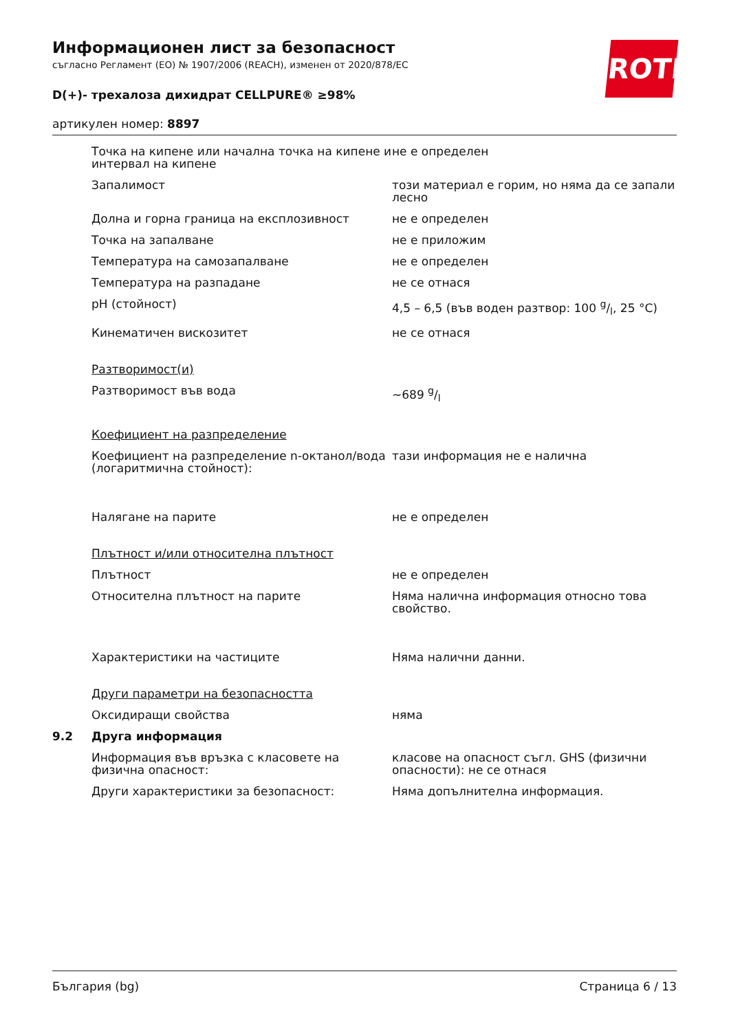ROTH
Информационен лист за безопасност
съгласно Регламент (ЕО) № 1907/2006 (REACH), изменен от 2020/878/ЕС
D(+)- трехалоза дихидрат CELLPURE® ≥98%
артикулен номер: 8897
| | Точка на кипене или начална точка на кипене и интервал на кипене | не е определен |
| | Запалимост | този материал е горим, но няма да се запали лесно |
| | Долна и горна граница на експлозивност | не е определен |
| | Точка на запалване | не е приложим |
| | Температура на самозапалване | не е определен |
| | Температура на разпадане | не се отнася |
| | pH (стойност) | 4,5 – 6,5 (във воден разтвор: 100 g/l, 25 °C) |
| | Кинематичен вискозитет | не се отнася |
| | Разтворимост(и) | |
| | Разтворимост във вода | ~689 g/l |
| | Коефициент на разпределение | |
| | Коефициент на разпределение n-октанол/вода (логаритмична стойност): | тази информация не е налична |
| | Налягане на парите | не е определен |
| | Плътност и/или относителна плътност | |
| | Плътност | не е определен |
| | Относителна плътност на парите | Няма налична информация относно това свойство. |
| | Характеристики на частиците | Няма налични данни. |
| | Други параметри на безопасността | |
| | Оксидиращи свойства | няма |
| 9.2 | Друга информация | |
| | Информация във връзка с класовете на физична опасност: | класове на опасност съгл. GHS (физични опасности): не се отнася |
| | Други характеристики за безопасност: | Няма допълнителна информация. |
България (bg) Страница 6 / 13